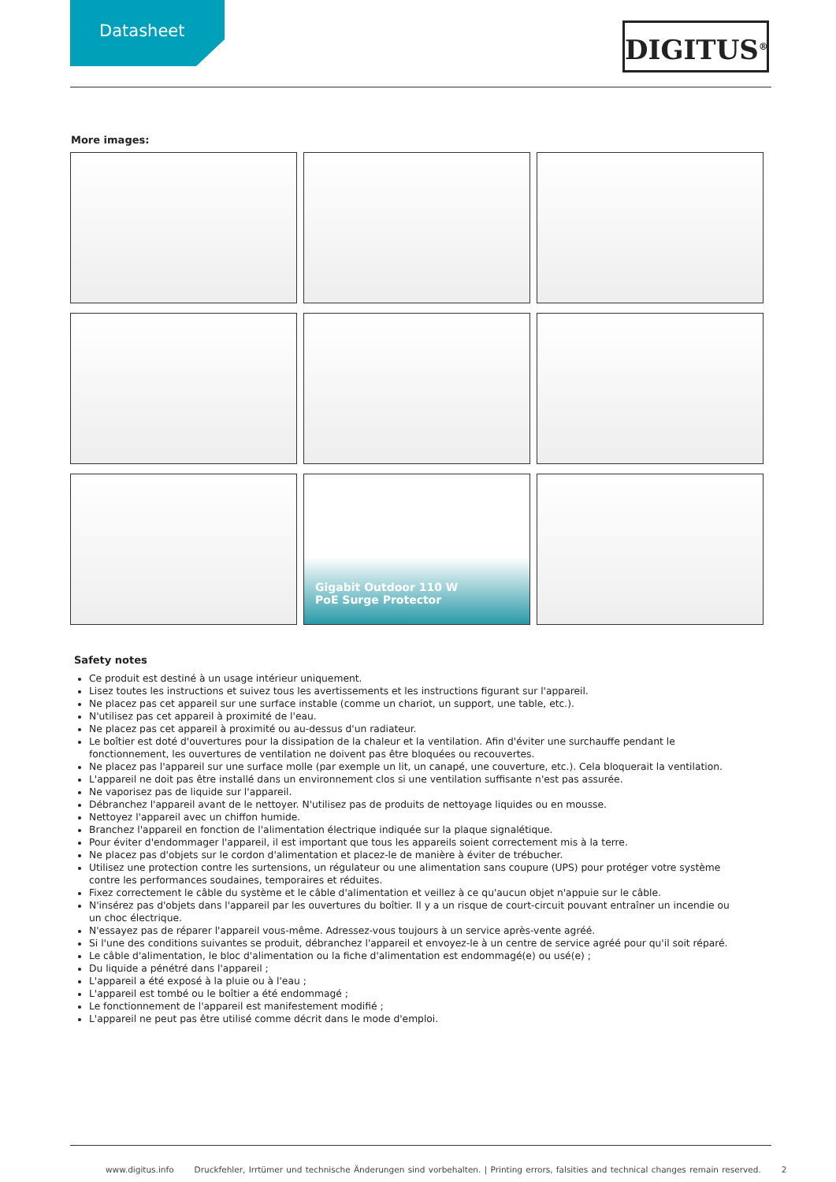Datasheet
DIGITUS<sup>®</sup>
More images:
Gigabit Outdoor 110 W
PoE Surge Protector
Safety notes
Ce produit est destiné à un usage intérieur uniquement.
Lisez toutes les instructions et suivez tous les avertissements et les instructions figurant sur l'appareil.
Ne placez pas cet appareil sur une surface instable (comme un chariot, un support, une table, etc.).
N'utilisez pas cet appareil à proximité de l'eau.
Ne placez pas cet appareil à proximité ou au-dessus d'un radiateur.
Le boîtier est doté d'ouvertures pour la dissipation de la chaleur et la ventilation. Afin d'éviter une surchauffe pendant le fonctionnement, les ouvertures de ventilation ne doivent pas être bloquées ou recouvertes.
Ne placez pas l'appareil sur une surface molle (par exemple un lit, un canapé, une couverture, etc.). Cela bloquerait la ventilation.
L'appareil ne doit pas être installé dans un environnement clos si une ventilation suffisante n'est pas assurée.
Ne vaporisez pas de liquide sur l'appareil.
Débranchez l'appareil avant de le nettoyer. N'utilisez pas de produits de nettoyage liquides ou en mousse.
Nettoyez l'appareil avec un chiffon humide.
Branchez l'appareil en fonction de l'alimentation électrique indiquée sur la plaque signalétique.
Pour éviter d'endommager l'appareil, il est important que tous les appareils soient correctement mis à la terre.
Ne placez pas d'objets sur le cordon d'alimentation et placez-le de manière à éviter de trébucher.
Utilisez une protection contre les surtensions, un régulateur ou une alimentation sans coupure (UPS) pour protéger votre système contre les performances soudaines, temporaires et réduites.
Fixez correctement le câble du système et le câble d'alimentation et veillez à ce qu'aucun objet n'appuie sur le câble.
N'insérez pas d'objets dans l'appareil par les ouvertures du boîtier. Il y a un risque de court-circuit pouvant entraîner un incendie ou un choc électrique.
N'essayez pas de réparer l'appareil vous-même. Adressez-vous toujours à un service après-vente agréé.
Si l'une des conditions suivantes se produit, débranchez l'appareil et envoyez-le à un centre de service agréé pour qu'il soit réparé.
Le câble d'alimentation, le bloc d'alimentation ou la fiche d'alimentation est endommagé(e) ou usé(e) ;
Du liquide a pénétré dans l'appareil ;
L'appareil a été exposé à la pluie ou à l'eau ;
L'appareil est tombé ou le boîtier a été endommagé ;
Le fonctionnement de l'appareil est manifestement modifié ;
L'appareil ne peut pas être utilisé comme décrit dans le mode d'emploi.
www.digitus.info Druckfehler, Irrtümer und technische Änderungen sind vorbehalten. | Printing errors, falsities and technical changes remain reserved. 2